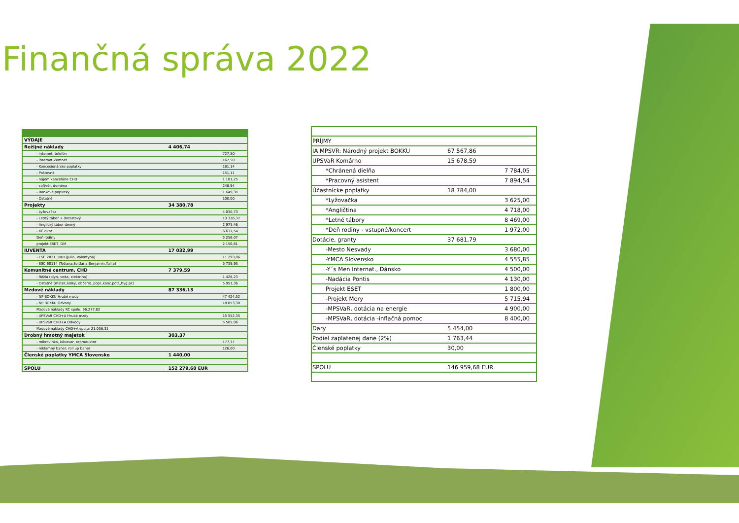Finančná správa 2022
| VÝDAJE | | |
| Režijné náklady | 4 406,74 | |
| - internet, telefón | | 727,50 |
| - internet Zemnet | | 167,50 |
| - Koncesionárske poplatky | | 181,14 |
| - Poštovné | | 151,11 |
| - nájom kancelárie CHD | | 1 181,25 |
| - softvér, doména | | 248,94 |
| - Bankové poplatky | | 1 649,30 |
| - Ostatné | | 100,00 |
| Projekty | 34 380,78 | |
| - Lyžovačka | | 4 030,73 |
| - Letný tábor + dorastový | | 13 326,37 |
| - Anglický tábor denný | | 2 973,46 |
| - KC dvor | | 6 637,54 |
| Deň rodiny | | 5 256,07 |
| projekt ESET, DM | | 2 156,61 |
| IUVENTA | 17 032,99 | |
| - ESC 2021, UKR (Julia, Valentyna) | | 11 293,06 |
| - ESC 60114 (Tetiana,Svitlana,Benjamin,Yuliia) | | 5 739,93 |
| Komunitné centrum, CHD | 7 379,59 | |
| - Réžia (plyn, voda, elektrina) | | 1 428,23 |
| - Ostatné (mater.,kolky, občerst.,popl.,kanc.potr.,hyg.pr.) | | 5 951,36 |
| Mzdové náklady | 87 336,13 | |
| - NP BOKKU Hrubé mzdy | | 47 424,52 |
| - NP BOKKU Odvody | | 18 853,30 |
| Mzdové náklady KC spolu: 66.277,82 | | |
| - UPSVaR CHD+A Hrubé mzdy | | 15 552,35 |
| - UPSVaR CHD+A Odvody | | 5 505,96 |
| Mzdové náklady CHD+A spolu: 21.058,31 | | |
| Drobný hmotný majetok | 303,37 | |
| - mikrovlnka, kávovar, reproduktor | | 177,37 |
| - reklamný baner, roll up baner | | 126,00 |
| Členské poplatky YMCA Slovensko | 1 440,00 | |
| SPOLU | 152 279,60 EUR | |
| PRÍJMY | | |
| IA MPSVR: Národný projekt BOKKU | 67 567,86 | |
| UPSVaR Komárno | 15 678,59 | |
| *Chránená dielňa | | 7 784,05 |
| *Pracovný asistent | | 7 894,54 |
| Účastnícke poplatky | 18 784,00 | |
| *Lyžovačka | | 3 625,00 |
| *Angličtina | | 4 718,00 |
| *Letné tábory | | 8 469,00 |
| *Deň rodiny - vstupné/koncert | | 1 972,00 |
| Dotácie, granty | 37 681,79 | |
| -Mesto Nesvady | | 3 680,00 |
| -YMCA Slovensko | | 4 555,85 |
| -Y´s Men Internat., Dánsko | | 4 500,00 |
| -Nadácia Pontis | | 4 130,00 |
| Projekt ESET | | 1 800,00 |
| -Projekt Mery | | 5 715,94 |
| -MPSVaR, dotácia na energie | | 4 900,00 |
| -MPSVaR, dotácia -inflačná pomoc | | 8 400,00 |
| Dary | 5 454,00 | |
| Podiel zaplatenej dane (2%) | 1 763,44 | |
| Členské poplatky | 30,00 | |
| SPOLU | 146 959,68 EUR | |